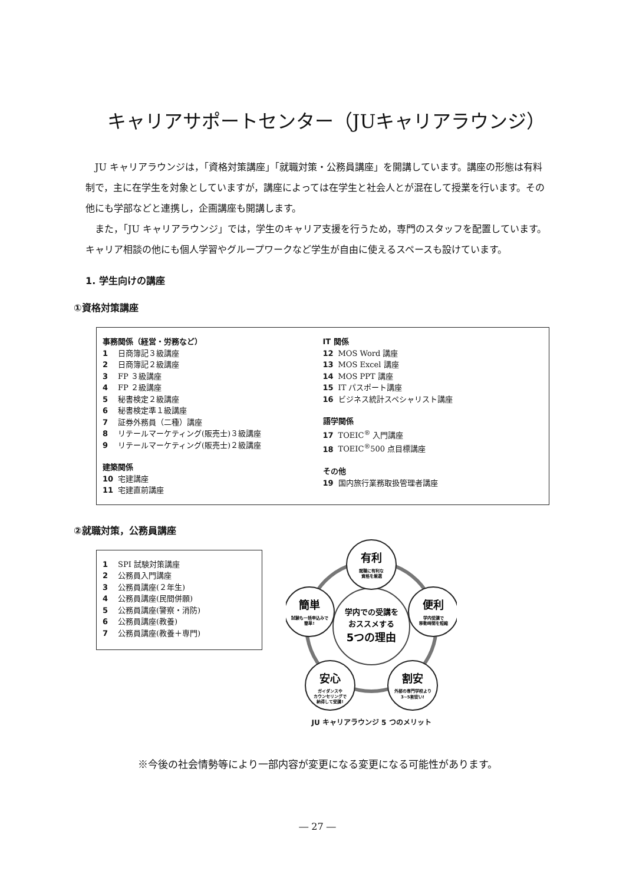キャリアサポートセンター（JUキャリアラウンジ）
JU キャリアラウンジは，「資格対策講座」「就職対策・公務員講座」を開講しています。講座の形態は有料制で，主に在学生を対象としていますが，講座によっては在学生と社会人とが混在して授業を行います。その他にも学部などと連携し，企画講座も開講します。
また，「JU キャリアラウンジ」では，学生のキャリア支援を行うため，専門のスタッフを配置しています。キャリア相談の他にも個人学習やグループワークなど学生が自由に使えるスペースも設けています。
1. 学生向けの講座
①資格対策講座
事務関係（経営・労務など）
1 日商簿記３級講座
2 日商簿記２級講座
3 FP ３級講座
4 FP ２級講座
5 秘書検定２級講座
6 秘書検定準１級講座
7 証券外務員（二種）講座
8 リテールマーケティング(販売士)３級講座
9 リテールマーケティング(販売士)２級講座
建築関係
10 宅建講座
11 宅建直前講座
IT 関係
12 MOS Word 講座
13 MOS Excel 講座
14 MOS PPT 講座
15 IT パスポート講座
16 ビジネス統計スペシャリスト講座
語学関係
17 TOEIC<sup>®</sup> 入門講座
18 TOEIC<sup>®</sup>500 点目標講座
その他
19 国内旅行業務取扱管理者講座
②就職対策，公務員講座
1 SPI 試験対策講座
2 公務員入門講座
3 公務員講座(２年生)
4 公務員講座(民間併願)
5 公務員講座(警察・消防)
6 公務員講座(教養)
7 公務員講座(教養＋専門)
学内での受講を
おススメする
5つの理由
有利
便利
割安
安心
簡単
就職に有利な
資格を厳選
学内受講で
移動時間を短縮
外部の専門学校より
3~5割安い!
ガイダンスや
カウンセリングで
納得して受講!
試験も一括申込みで
簡単!
JU キャリアラウンジ 5 つのメリット
※今後の社会情勢等により一部内容が変更になる変更になる可能性があります。
― 27 ―